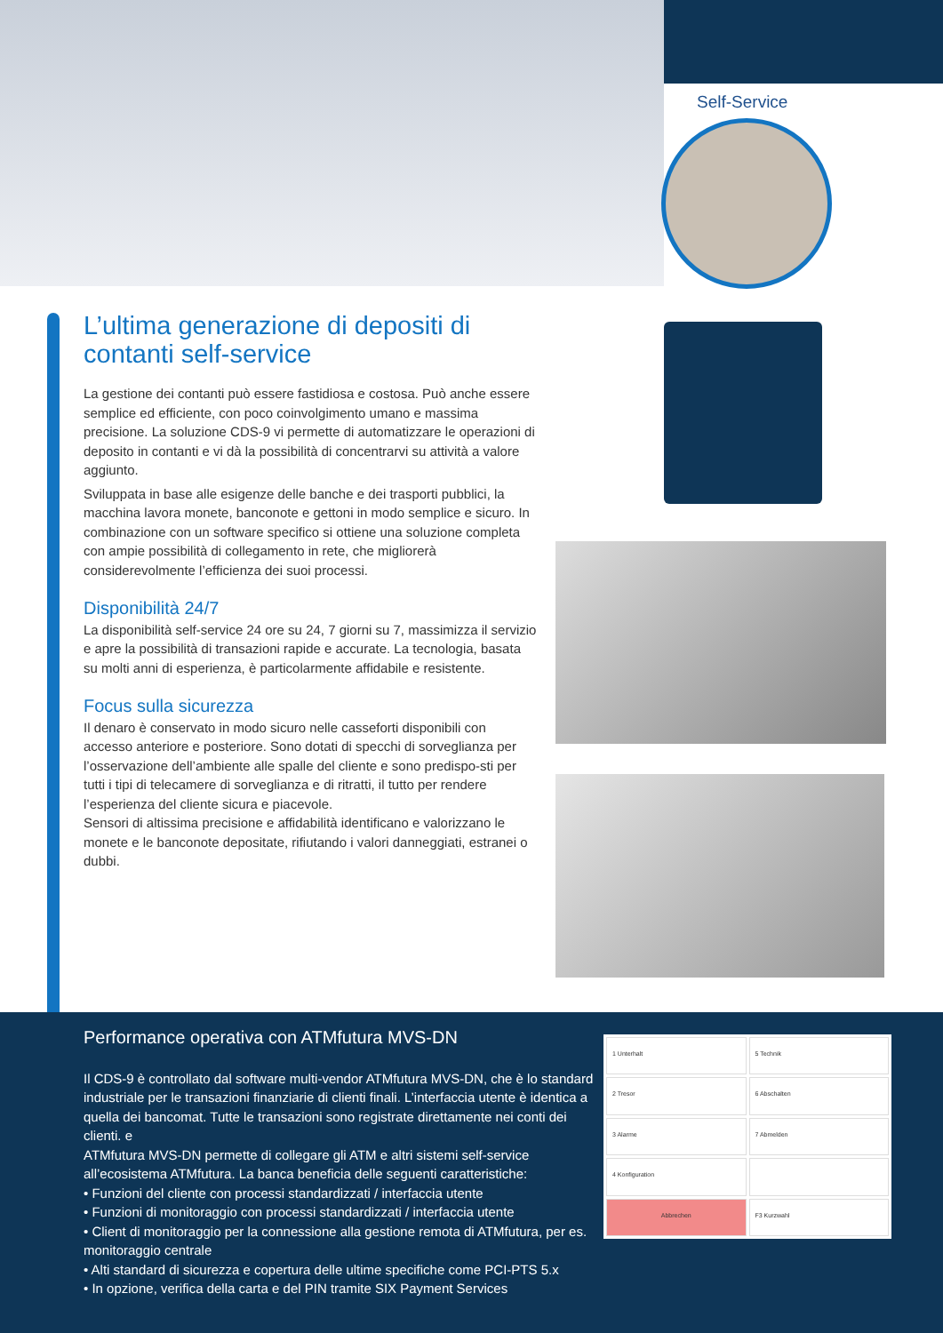Self-Service
L’ultima generazione di depositi di contanti self-service
La gestione dei contanti può essere fastidiosa e costosa. Può anche essere semplice ed efficiente, con poco coinvolgimento umano e massima precisione. La soluzione CDS-9 vi permette di automatizzare le operazioni di deposito in contanti e vi dà la possibilità di concentrarvi su attività a valore aggiunto.
Sviluppata in base alle esigenze delle banche e dei trasporti pubblici, la macchina lavora monete, banconote e gettoni in modo semplice e sicuro. In combinazione con un software specifico si ottiene una soluzione completa con ampie possibilità di collegamento in rete, che migliorerà considerevolmente l’efficienza dei suoi processi.
Disponibilità 24/7
La disponibilità self-service 24 ore su 24, 7 giorni su 7, massimizza il servizio e apre la possibilità di transazioni rapide e accurate. La tecnologia, basata su molti anni di esperienza, è particolarmente affidabile e resistente.
Focus sulla sicurezza
Il denaro è conservato in modo sicuro nelle casseforti disponibili con accesso anteriore e posteriore. Sono dotati di specchi di sorveglianza per l’osservazione dell’ambiente alle spalle del cliente e sono predispo-sti per tutti i tipi di telecamere di sorveglianza e di ritratti, il tutto per rendere l’esperienza del cliente sicura e piacevole.
Sensori di altissima precisione e affidabilità identificano e valorizzano le monete e le banconote depositate, rifiutando i valori danneggiati, estranei o dubbi.
Performance operativa con ATMfutura MVS-DN
Il CDS-9 è controllato dal software multi-vendor ATMfutura MVS-DN, che è lo standard industriale per le transazioni finanziarie di clienti finali. L’interfaccia utente è identica a quella dei bancomat. Tutte le transazioni sono registrate direttamente nei conti dei clienti. e
ATMfutura MVS-DN permette di collegare gli ATM e altri sistemi self-service all’ecosistema ATMfutura. La banca beneficia delle seguenti caratteristiche:
• Funzioni del cliente con processi standardizzati / interfaccia utente
• Funzioni di monitoraggio con processi standardizzati / interfaccia utente
• Client di monitoraggio per la connessione alla gestione remota di ATMfutura, per es. monitoraggio centrale
• Alti standard di sicurezza e copertura delle ultime specifiche come PCI-PTS 5.x
• In opzione, verifica della carta e del PIN tramite SIX Payment Services
1 Unterhalt
5 Technik
2 Tresor
6 Abschalten
3 Alarme
7 Abmelden
4 Konfiguration
Abbrechen
F3 Kurzwahl